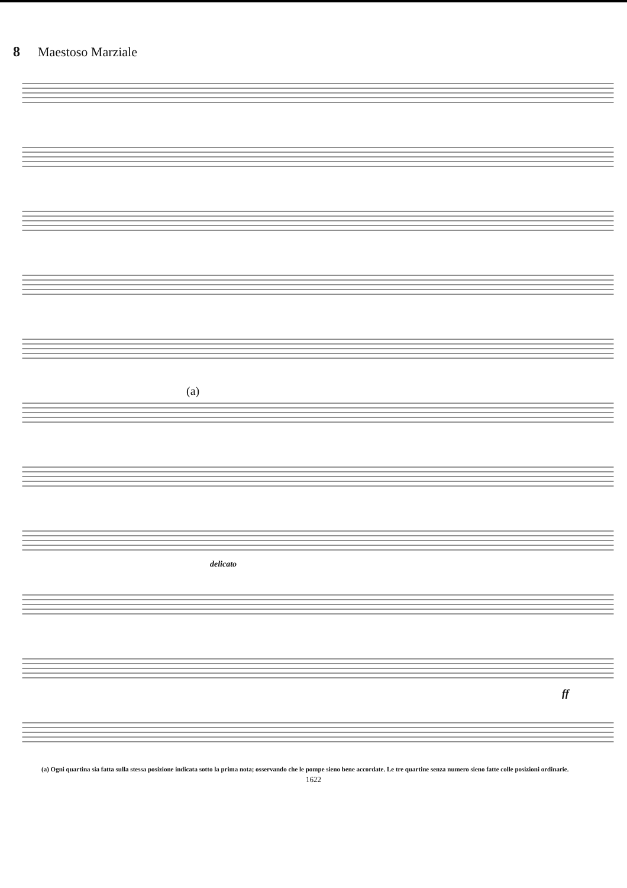8 Maestoso Marziale
(a)
delicato
ff
(a) Ogni quartina sia fatta sulla stessa posizione indicata sotto la prima nota; osservando che le pompe sieno bene accordate. Le tre quartine senza numero sieno fatte colle posizioni ordinarie.
1622